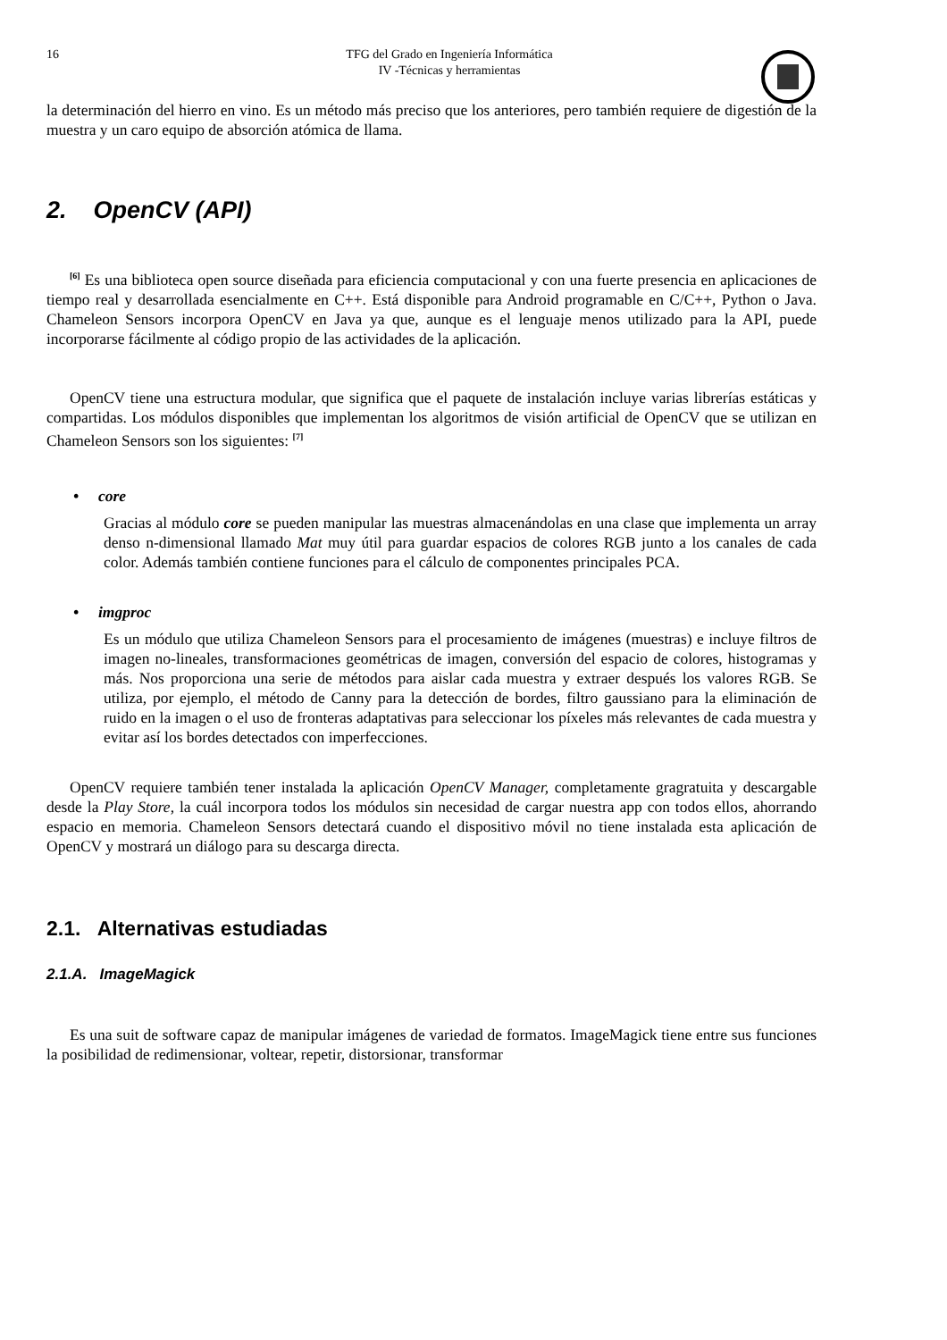16 TFG del Grado en Ingeniería Informática
IV -Técnicas y herramientas
la determinación del hierro en vino. Es un método más preciso que los anteriores, pero también requiere de digestión de la muestra y un caro equipo de absorción atómica de llama.
2. OpenCV (API)
<sup>[6]</sup> Es una biblioteca open source diseñada para eficiencia computacional y con una fuerte presencia en aplicaciones de tiempo real y desarrollada esencialmente en C++. Está disponible para Android programable en C/C++, Python o Java. Chameleon Sensors incorpora OpenCV en Java ya que, aunque es el lenguaje menos utilizado para la API, puede incorporarse fácilmente al código propio de las actividades de la aplicación.
OpenCV tiene una estructura modular, que significa que el paquete de instalación incluye varias librerías estáticas y compartidas. Los módulos disponibles que implementan los algoritmos de visión artificial de OpenCV que se utilizan en Chameleon Sensors son los siguientes: <sup>[7]</sup>
• core
Gracias al módulo core se pueden manipular las muestras almacenándolas en una clase que implementa un array denso n-dimensional llamado Mat muy útil para guardar espacios de colores RGB junto a los canales de cada color. Además también contiene funciones para el cálculo de componentes principales PCA.
• imgproc
Es un módulo que utiliza Chameleon Sensors para el procesamiento de imágenes (muestras) e incluye filtros de imagen no-lineales, transformaciones geométricas de imagen, conversión del espacio de colores, histogramas y más. Nos proporciona una serie de métodos para aislar cada muestra y extraer después los valores RGB. Se utiliza, por ejemplo, el método de Canny para la detección de bordes, filtro gaussiano para la eliminación de ruido en la imagen o el uso de fronteras adaptativas para seleccionar los píxeles más relevantes de cada muestra y evitar así los bordes detectados con imperfecciones.
OpenCV requiere también tener instalada la aplicación OpenCV Manager, completamente gragratuita y descargable desde la Play Store, la cuál incorpora todos los módulos sin necesidad de cargar nuestra app con todos ellos, ahorrando espacio en memoria. Chameleon Sensors detectará cuando el dispositivo móvil no tiene instalada esta aplicación de OpenCV y mostrará un diálogo para su descarga directa.
2.1. Alternativas estudiadas
2.1.A. ImageMagick
Es una suit de software capaz de manipular imágenes de variedad de formatos. ImageMagick tiene entre sus funciones la posibilidad de redimensionar, voltear, repetir, distorsionar, transformar